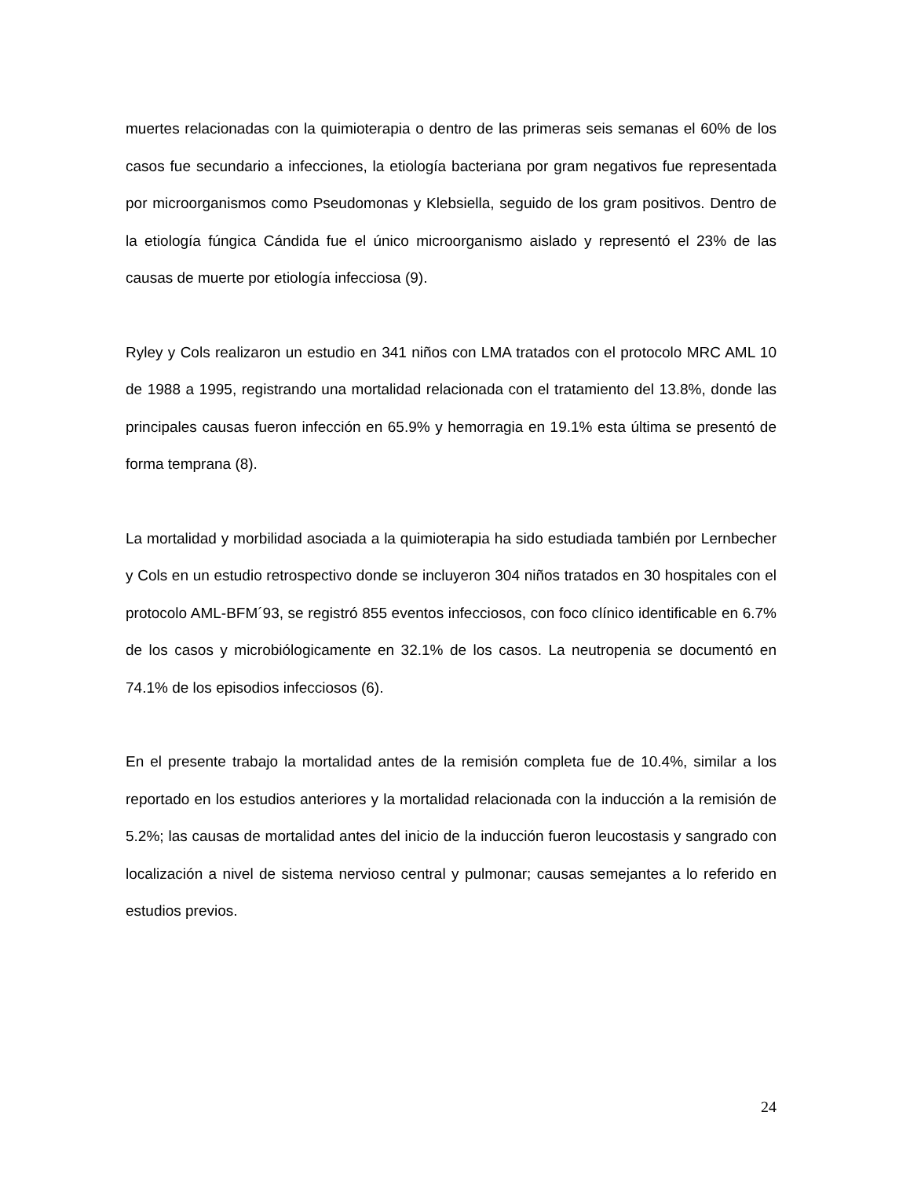muertes relacionadas con la quimioterapia o dentro de las primeras seis semanas el 60% de los casos fue secundario a infecciones, la etiología bacteriana por gram negativos fue representada por microorganismos como Pseudomonas y Klebsiella, seguido de los gram positivos. Dentro de la etiología fúngica Cándida fue el único microorganismo aislado y representó el 23% de las causas de muerte por etiología infecciosa (9).
Ryley y Cols realizaron un estudio en 341 niños con LMA tratados con el protocolo MRC AML 10 de 1988 a 1995, registrando una mortalidad relacionada con el tratamiento del 13.8%, donde las principales causas fueron infección en 65.9% y hemorragia en 19.1% esta última se presentó de forma temprana (8).
La mortalidad y morbilidad asociada a la quimioterapia ha sido estudiada también por Lernbecher y Cols en un estudio retrospectivo donde se incluyeron 304 niños tratados en 30 hospitales con el protocolo AML-BFM´93, se registró 855 eventos infecciosos, con foco clínico identificable en 6.7% de los casos y microbiólogicamente en 32.1% de los casos. La neutropenia se documentó en 74.1% de los episodios infecciosos (6).
En el presente trabajo la mortalidad antes de la remisión completa fue de 10.4%, similar a los reportado en los estudios anteriores y la mortalidad relacionada con la inducción a la remisión de 5.2%; las causas de mortalidad antes del inicio de la inducción fueron leucostasis y sangrado con localización a nivel de sistema nervioso central y pulmonar; causas semejantes a lo referido en estudios previos.
24